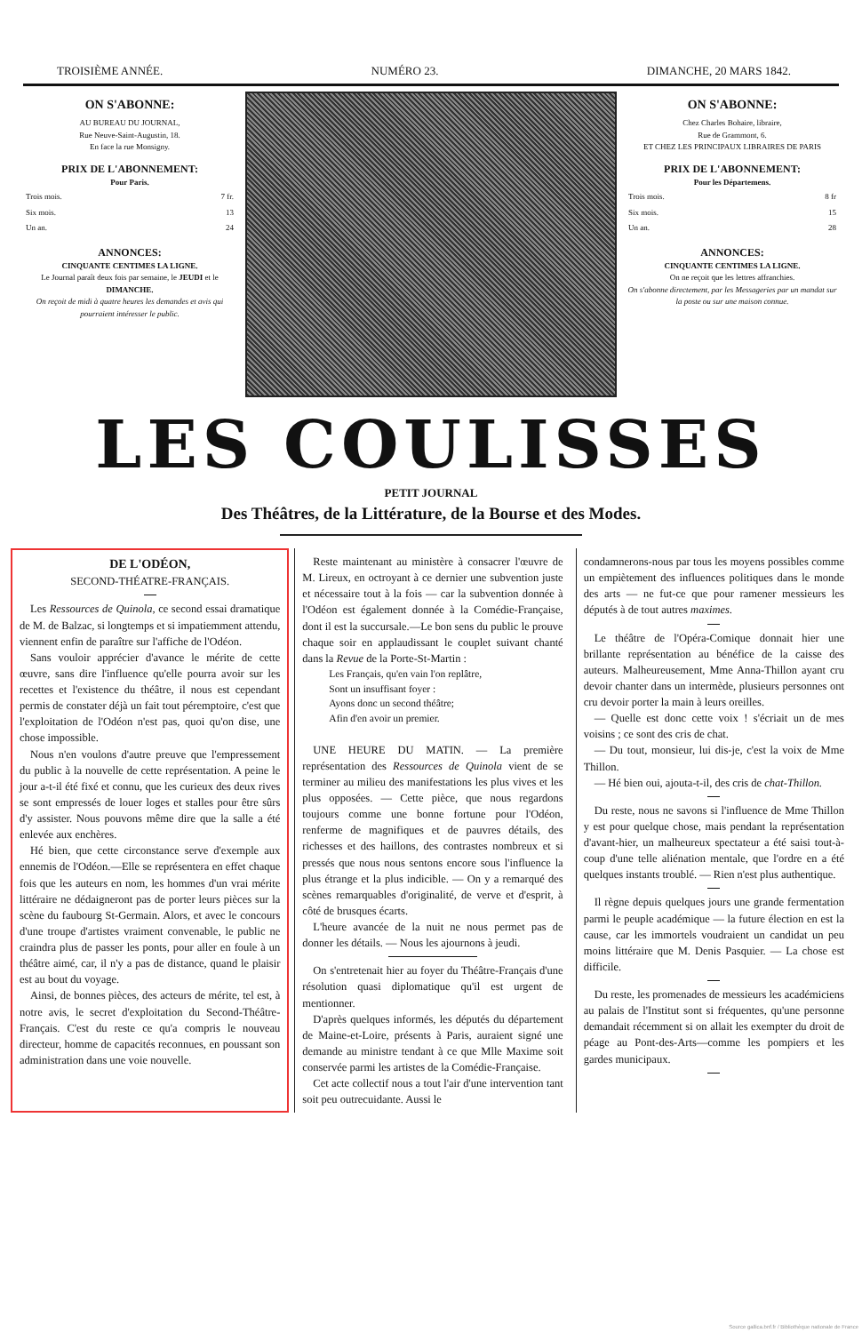TROISIÈME ANNÉE. NUMÉRO 23. DIMANCHE, 20 MARS 1842.
ON S'ABONNE:
AU BUREAU DU JOURNAL,
Rue Neuve-Saint-Augustin, 18.
En face la rue Monsigny.
PRIX DE L'ABONNEMENT:
Pour Paris.
| Trois mois. | 7 fr. |
| Six mois. | 13 |
| Un an. | 24 |
ANNONCES:
CINQUANTE CENTIMES LA LIGNE.
Le Journal paraît deux fois par semaine, le JEUDI et le DIMANCHE.
On reçoit de midi à quatre heures les demandes et avis qui pourraient intéresser le public.
ON S'ABONNE:
Chez Charles Bohaire, libraire,
Rue de Grammont, 6.
ET CHEZ LES PRINCIPAUX LIBRAIRES DE PARIS
PRIX DE L'ABONNEMENT:
Pour les Départemens.
| Trois mois. | 8 fr |
| Six mois. | 15 |
| Un an. | 28 |
ANNONCES:
CINQUANTE CENTIMES LA LIGNE.
On ne reçoit que les lettres affranchies.
On s'abonne directement, par les Messageries par un mandat sur la poste ou sur une maison connue.
LES COULISSES
PETIT JOURNAL
Des Théâtres, de la Littérature, de la Bourse et des Modes.
DE L'ODÉON,
SECOND-THÉATRE-FRANÇAIS.
Les Ressources de Quinola, ce second essai dramatique de M. de Balzac, si longtemps et si impatiemment attendu, viennent enfin de paraître sur l'affiche de l'Odéon.
Sans vouloir apprécier d'avance le mérite de cette œuvre, sans dire l'influence qu'elle pourra avoir sur les recettes et l'existence du théâtre, il nous est cependant permis de constater déjà un fait tout péremptoire, c'est que l'exploitation de l'Odéon n'est pas, quoi qu'on dise, une chose impossible.
Nous n'en voulons d'autre preuve que l'empressement du public à la nouvelle de cette représentation. A peine le jour a-t-il été fixé et connu, que les curieux des deux rives se sont empressés de louer loges et stalles pour être sûrs d'y assister. Nous pouvons même dire que la salle a été enlevée aux enchères.
Hé bien, que cette circonstance serve d'exemple aux ennemis de l'Odéon.—Elle se représentera en effet chaque fois que les auteurs en nom, les hommes d'un vrai mérite littéraire ne dédaigneront pas de porter leurs pièces sur la scène du faubourg St-Germain. Alors, et avec le concours d'une troupe d'artistes vraiment convenable, le public ne craindra plus de passer les ponts, pour aller en foule à un théâtre aimé, car, il n'y a pas de distance, quand le plaisir est au bout du voyage.
Ainsi, de bonnes pièces, des acteurs de mérite, tel est, à notre avis, le secret d'exploitation du Second-Théâtre-Français. C'est du reste ce qu'a compris le nouveau directeur, homme de capacités reconnues, en poussant son administration dans une voie nouvelle.
Reste maintenant au ministère à consacrer l'œuvre de M. Lireux, en octroyant à ce dernier une subvention juste et nécessaire tout à la fois — car la subvention donnée à l'Odéon est également donnée à la Comédie-Française, dont il est la succursale.—Le bon sens du public le prouve chaque soir en applaudissant le couplet suivant chanté dans la Revue de la Porte-St-Martin :
Les Français, qu'en vain l'on replâtre,
Sont un insuffisant foyer :
Ayons donc un second théâtre;
Afin d'en avoir un premier.
UNE HEURE DU MATIN. — La première représentation des Ressources de Quinola vient de se terminer au milieu des manifestations les plus vives et les plus opposées. — Cette pièce, que nous regardons toujours comme une bonne fortune pour l'Odéon, renferme de magnifiques et de pauvres détails, des richesses et des haillons, des contrastes nombreux et si pressés que nous nous sentons encore sous l'influence la plus étrange et la plus indicible. — On y a remarqué des scènes remarquables d'originalité, de verve et d'esprit, à côté de brusques écarts.
L'heure avancée de la nuit ne nous permet pas de donner les détails. — Nous les ajournons à jeudi.
On s'entretenait hier au foyer du Théâtre-Français d'une résolution quasi diplomatique qu'il est urgent de mentionner.
D'après quelques informés, les députés du département de Maine-et-Loire, présents à Paris, auraient signé une demande au ministre tendant à ce que Mlle Maxime soit conservée parmi les artistes de la Comédie-Française.
Cet acte collectif nous a tout l'air d'une intervention tant soit peu outrecuidante. Aussi le
condamnerons-nous par tous les moyens possibles comme un empiètement des influences politiques dans le monde des arts — ne fut-ce que pour ramener messieurs les députés à de tout autres maximes.
Le théâtre de l'Opéra-Comique donnait hier une brillante représentation au bénéfice de la caisse des auteurs. Malheureusement, Mme Anna-Thillon ayant cru devoir chanter dans un intermède, plusieurs personnes ont cru devoir porter la main à leurs oreilles.
— Quelle est donc cette voix ! s'écriait un de mes voisins ; ce sont des cris de chat.
— Du tout, monsieur, lui dis-je, c'est la voix de Mme Thillon.
— Hé bien oui, ajouta-t-il, des cris de chat-Thillon.
Du reste, nous ne savons si l'influence de Mme Thillon y est pour quelque chose, mais pendant la représentation d'avant-hier, un malheureux spectateur a été saisi tout-à-coup d'une telle aliénation mentale, que l'ordre en a été quelques instants troublé. — Rien n'est plus authentique.
Il règne depuis quelques jours une grande fermentation parmi le peuple académique — la future élection en est la cause, car les immortels voudraient un candidat un peu moins littéraire que M. Denis Pasquier. — La chose est difficile.
Du reste, les promenades de messieurs les académiciens au palais de l'Institut sont si fréquentes, qu'une personne demandait récemment si on allait les exempter du droit de péage au Pont-des-Arts—comme les pompiers et les gardes municipaux.
Source gallica.bnf.fr / Bibliothèque nationale de France